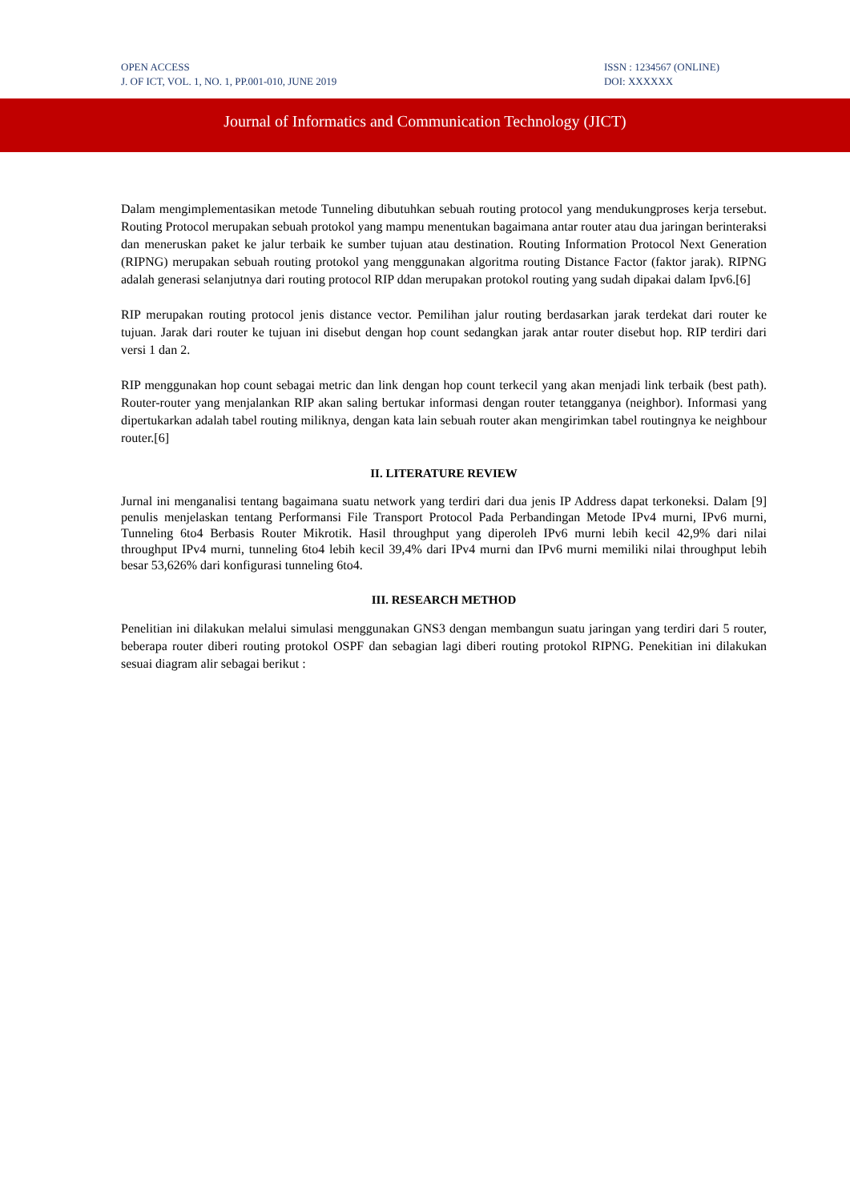OPEN ACCESS
J. OF ICT, VOL. 1, NO. 1, PP.001-010, JUNE 2019
ISSN : 1234567 (ONLINE)
DOI: XXXXXX
Journal of Informatics and Communication Technology (JICT)
Dalam mengimplementasikan metode Tunneling dibutuhkan sebuah routing protocol yang mendukungproses kerja tersebut. Routing Protocol merupakan sebuah protokol yang mampu menentukan bagaimana antar router atau dua jaringan berinteraksi dan meneruskan paket ke jalur terbaik ke sumber tujuan atau destination. Routing Information Protocol Next Generation (RIPNG) merupakan sebuah routing protokol yang menggunakan algoritma routing Distance Factor (faktor jarak). RIPNG adalah generasi selanjutnya dari routing protocol RIP ddan merupakan protokol routing yang sudah dipakai dalam Ipv6.[6]
RIP merupakan routing protocol jenis distance vector. Pemilihan jalur routing berdasarkan jarak terdekat dari router ke tujuan. Jarak dari router ke tujuan ini disebut dengan hop count sedangkan jarak antar router disebut hop. RIP terdiri dari versi 1 dan 2.
RIP menggunakan hop count sebagai metric dan link dengan hop count terkecil yang akan menjadi link terbaik (best path). Router-router yang menjalankan RIP akan saling bertukar informasi dengan router tetangganya (neighbor). Informasi yang dipertukarkan adalah tabel routing miliknya, dengan kata lain sebuah router akan mengirimkan tabel routingnya ke neighbour router.[6]
II. LITERATURE REVIEW
Jurnal ini menganalisi tentang bagaimana suatu network yang terdiri dari dua jenis IP Address dapat terkoneksi. Dalam [9] penulis menjelaskan tentang Performansi File Transport Protocol Pada Perbandingan Metode IPv4 murni, IPv6 murni, Tunneling 6to4 Berbasis Router Mikrotik. Hasil throughput yang diperoleh IPv6 murni lebih kecil 42,9% dari nilai throughput IPv4 murni, tunneling 6to4 lebih kecil 39,4% dari IPv4 murni dan IPv6 murni memiliki nilai throughput lebih besar 53,626% dari konfigurasi tunneling 6to4.
III. RESEARCH METHOD
Penelitian ini dilakukan melalui simulasi menggunakan GNS3 dengan membangun suatu jaringan yang terdiri dari 5 router, beberapa router diberi routing protokol OSPF dan sebagian lagi diberi routing protokol RIPNG. Penekitian ini dilakukan sesuai diagram alir sebagai berikut :